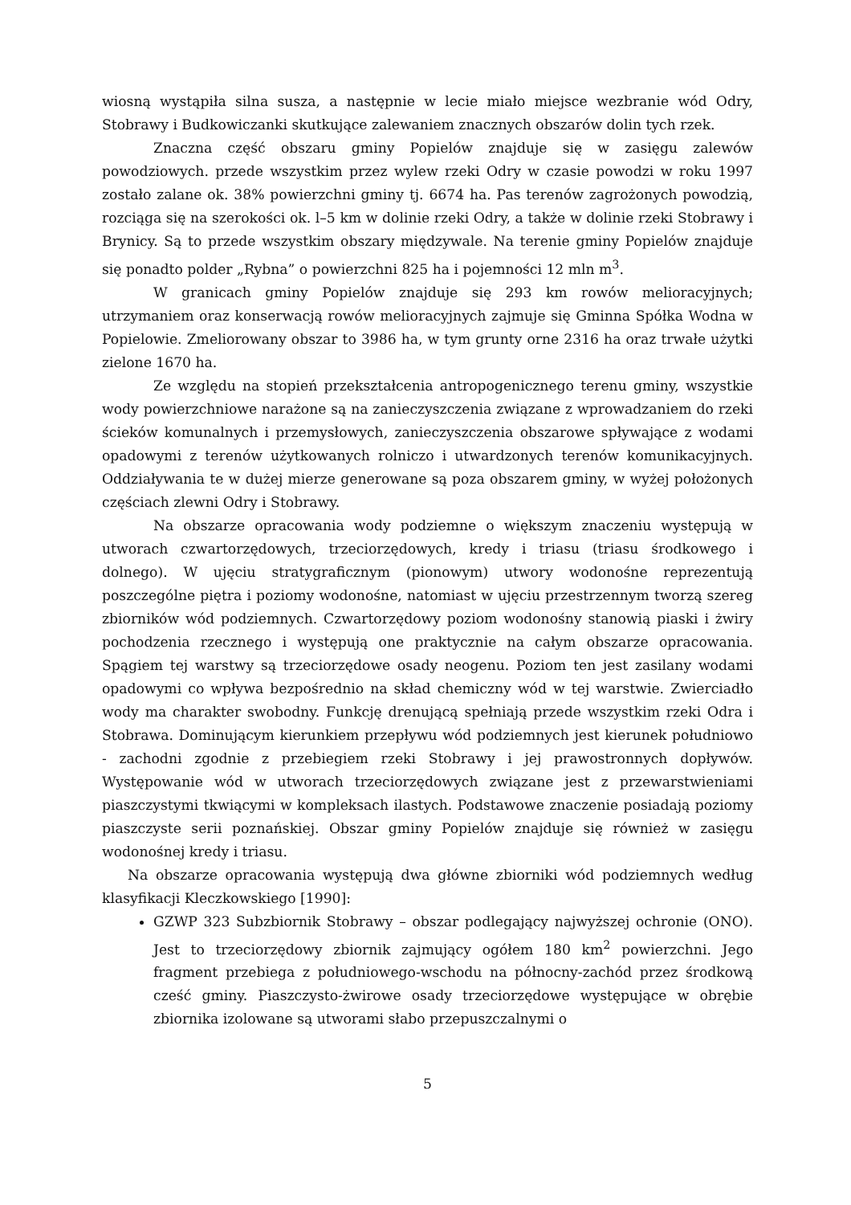wiosną wystąpiła silna susza, a następnie w lecie miało miejsce wezbranie wód Odry, Stobrawy i Budkowiczanki skutkujące zalewaniem znacznych obszarów dolin tych rzek.
Znaczna część obszaru gminy Popielów znajduje się w zasięgu zalewów powodziowych. przede wszystkim przez wylew rzeki Odry w czasie powodzi w roku 1997 zostało zalane ok. 38% powierzchni gminy tj. 6674 ha. Pas terenów zagrożonych powodzią, rozciąga się na szerokości ok. l–5 km w dolinie rzeki Odry, a także w dolinie rzeki Stobrawy i Brynicy. Są to przede wszystkim obszary międzywale. Na terenie gminy Popielów znajduje się ponadto polder „Rybna” o powierzchni 825 ha i pojemności 12 mln m<sup>3</sup>.
W granicach gminy Popielów znajduje się 293 km rowów melioracyjnych; utrzymaniem oraz konserwacją rowów melioracyjnych zajmuje się Gminna Spółka Wodna w Popielowie. Zmeliorowany obszar to 3986 ha, w tym grunty orne 2316 ha oraz trwałe użytki zielone 1670 ha.
Ze względu na stopień przekształcenia antropogenicznego terenu gminy, wszystkie wody powierzchniowe narażone są na zanieczyszczenia związane z wprowadzaniem do rzeki ścieków komunalnych i przemysłowych, zanieczyszczenia obszarowe spływające z wodami opadowymi z terenów użytkowanych rolniczo i utwardzonych terenów komunikacyjnych. Oddziaływania te w dużej mierze generowane są poza obszarem gminy, w wyżej położonych częściach zlewni Odry i Stobrawy.
Na obszarze opracowania wody podziemne o większym znaczeniu występują w utworach czwartorzędowych, trzeciorzędowych, kredy i triasu (triasu środkowego i dolnego). W ujęciu stratygraficznym (pionowym) utwory wodonośne reprezentują poszczególne piętra i poziomy wodonośne, natomiast w ujęciu przestrzennym tworzą szereg zbiorników wód podziemnych. Czwartorzędowy poziom wodonośny stanowią piaski i żwiry pochodzenia rzecznego i występują one praktycznie na całym obszarze opracowania. Spągiem tej warstwy są trzeciorzędowe osady neogenu. Poziom ten jest zasilany wodami opadowymi co wpływa bezpośrednio na skład chemiczny wód w tej warstwie. Zwierciadło wody ma charakter swobodny. Funkcję drenującą spełniają przede wszystkim rzeki Odra i Stobrawa. Dominującym kierunkiem przepływu wód podziemnych jest kierunek południowo - zachodni zgodnie z przebiegiem rzeki Stobrawy i jej prawostronnych dopływów. Występowanie wód w utworach trzeciorzędowych związane jest z przewarstwieniami piaszczystymi tkwiącymi w kompleksach ilastych. Podstawowe znaczenie posiadają poziomy piaszczyste serii poznańskiej. Obszar gminy Popielów znajduje się również w zasięgu wodonośnej kredy i triasu.
Na obszarze opracowania występują dwa główne zbiorniki wód podziemnych według klasyfikacji Kleczkowskiego [1990]:
GZWP 323 Subzbiornik Stobrawy – obszar podlegający najwyższej ochronie (ONO). Jest to trzeciorzędowy zbiornik zajmujący ogółem 180 km<sup>2</sup> powierzchni. Jego fragment przebiega z południowego-wschodu na północny-zachód przez środkową cześć gminy. Piaszczysto-żwirowe osady trzeciorzędowe występujące w obrębie zbiornika izolowane są utworami słabo przepuszczalnymi o
5